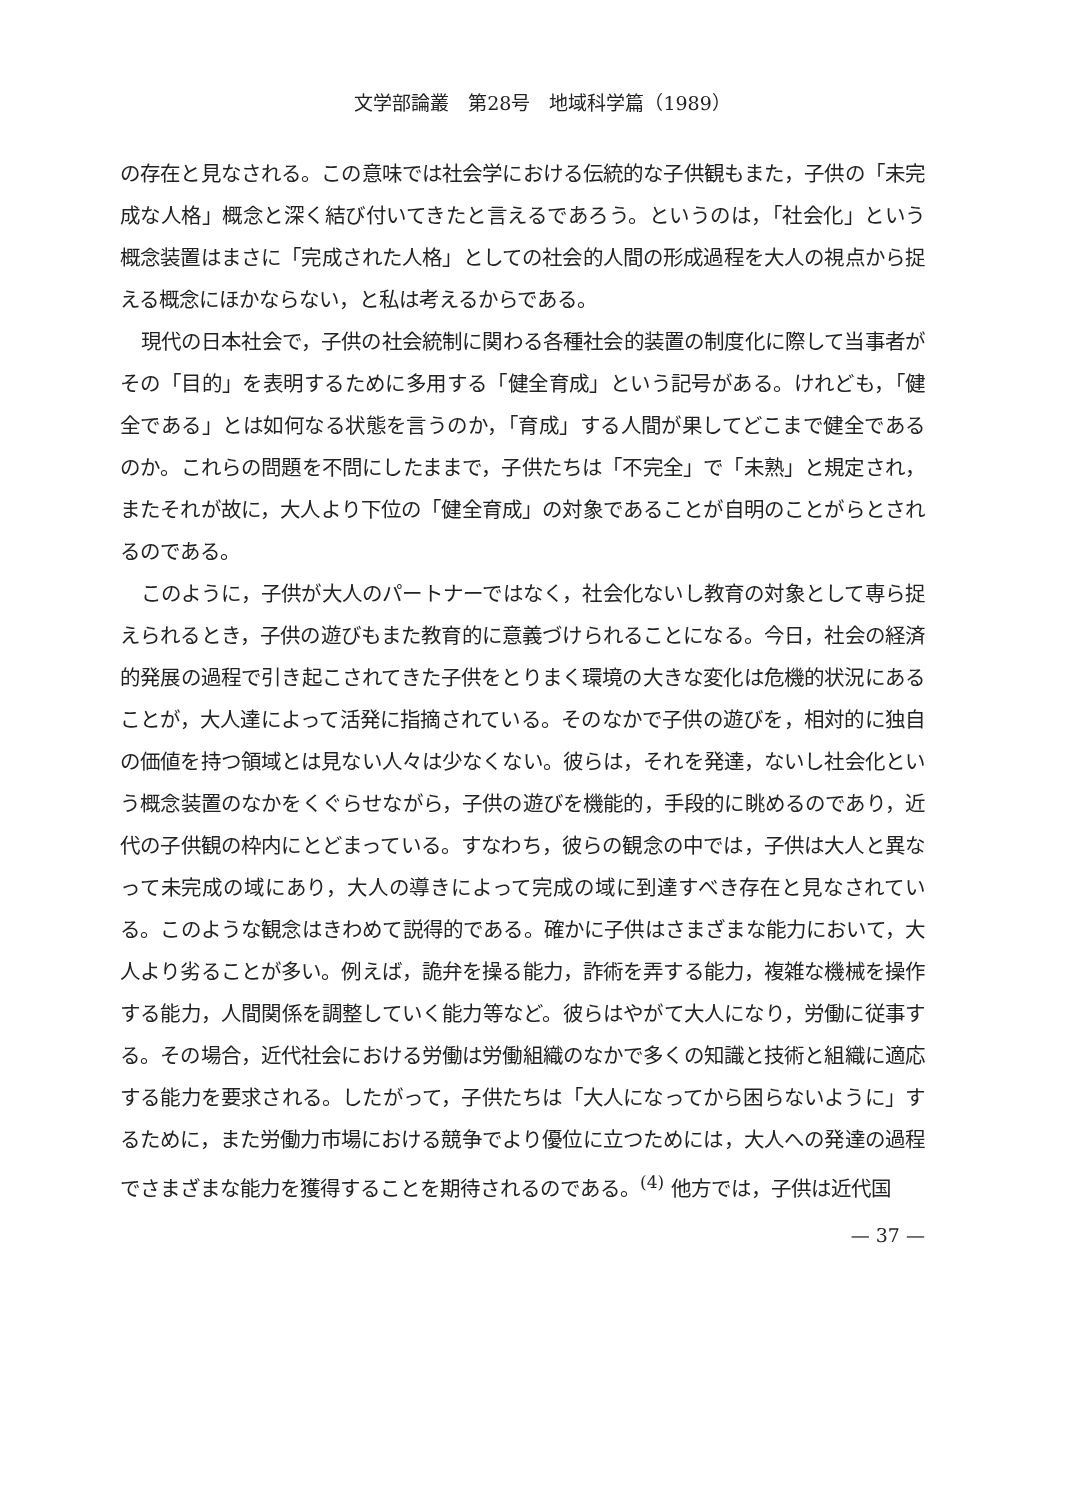文学部論叢　第28号　地域科学篇（1989）
の存在と見なされる。この意味では社会学における伝統的な子供観もまた，子供の「未完成な人格」概念と深く結び付いてきたと言えるであろう。というのは，「社会化」という概念装置はまさに「完成された人格」としての社会的人間の形成過程を大人の視点から捉える概念にほかならない，と私は考えるからである。
現代の日本社会で，子供の社会統制に関わる各種社会的装置の制度化に際して当事者がその「目的」を表明するために多用する「健全育成」という記号がある。けれども，「健全である」とは如何なる状態を言うのか，「育成」する人間が果してどこまで健全であるのか。これらの問題を不問にしたままで，子供たちは「不完全」で「未熟」と規定され，またそれが故に，大人より下位の「健全育成」の対象であることが自明のことがらとされるのである。
このように，子供が大人のパートナーではなく，社会化ないし教育の対象として専ら捉えられるとき，子供の遊びもまた教育的に意義づけられることになる。今日，社会の経済的発展の過程で引き起こされてきた子供をとりまく環境の大きな変化は危機的状況にあることが，大人達によって活発に指摘されている。そのなかで子供の遊びを，相対的に独自の価値を持つ領域とは見ない人々は少なくない。彼らは，それを発達，ないし社会化という概念装置のなかをくぐらせながら，子供の遊びを機能的，手段的に眺めるのであり，近代の子供観の枠内にとどまっている。すなわち，彼らの観念の中では，子供は大人と異なって未完成の域にあり，大人の導きによって完成の域に到達すべき存在と見なされている。このような観念はきわめて説得的である。確かに子供はさまざまな能力において，大人より劣ることが多い。例えば，詭弁を操る能力，詐術を弄する能力，複雑な機械を操作する能力，人間関係を調整していく能力等など。彼らはやがて大人になり，労働に従事する。その場合，近代社会における労働は労働組織のなかで多くの知識と技術と組織に適応する能力を要求される。したがって，子供たちは「大人になってから困らないように」するために，また労働力市場における競争でより優位に立つためには，大人への発達の過程でさまざまな能力を獲得することを期待されるのである。<sup>(4)</sup> 他方では，子供は近代国
— 37 —